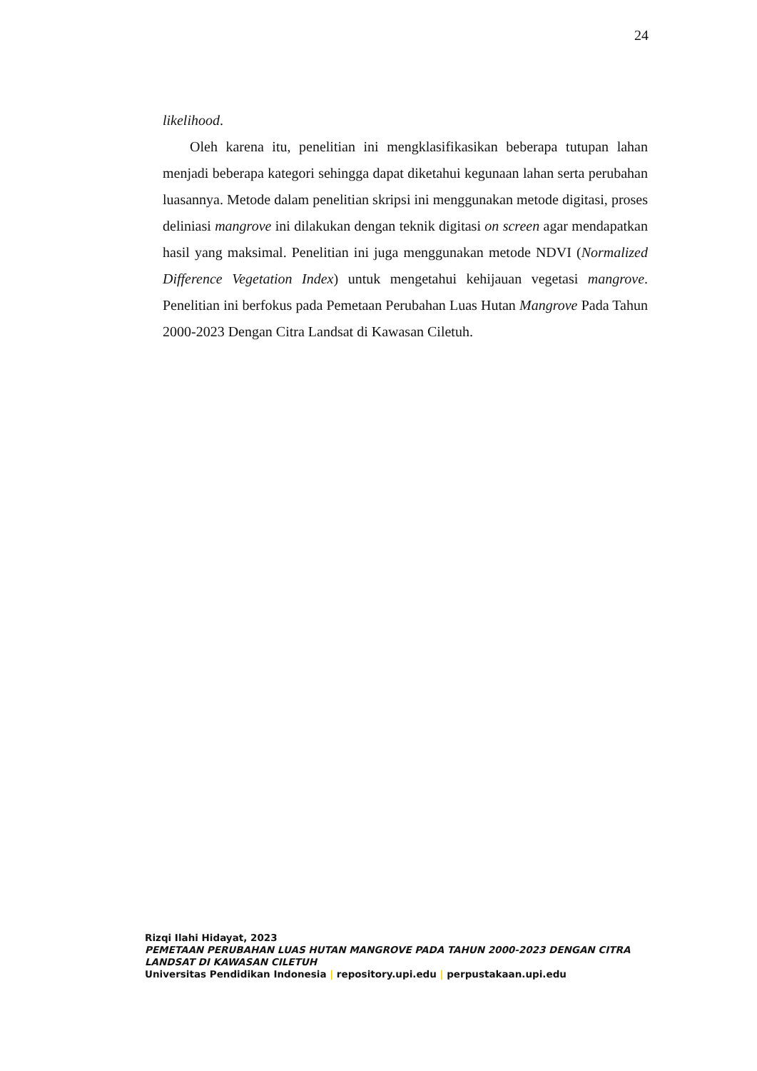24
likelihood.
Oleh karena itu, penelitian ini mengklasifikasikan beberapa tutupan lahan menjadi beberapa kategori sehingga dapat diketahui kegunaan lahan serta perubahan luasannya. Metode dalam penelitian skripsi ini menggunakan metode digitasi, proses deliniasi mangrove ini dilakukan dengan teknik digitasi on screen agar mendapatkan hasil yang maksimal. Penelitian ini juga menggunakan metode NDVI (Normalized Difference Vegetation Index) untuk mengetahui kehijauan vegetasi mangrove. Penelitian ini berfokus pada Pemetaan Perubahan Luas Hutan Mangrove Pada Tahun 2000-2023 Dengan Citra Landsat di Kawasan Ciletuh.
Rizqi Ilahi Hidayat, 2023
PEMETAAN PERUBAHAN LUAS HUTAN MANGROVE PADA TAHUN 2000-2023 DENGAN CITRA LANDSAT DI KAWASAN CILETUH
Universitas Pendidikan Indonesia | repository.upi.edu | perpustakaan.upi.edu